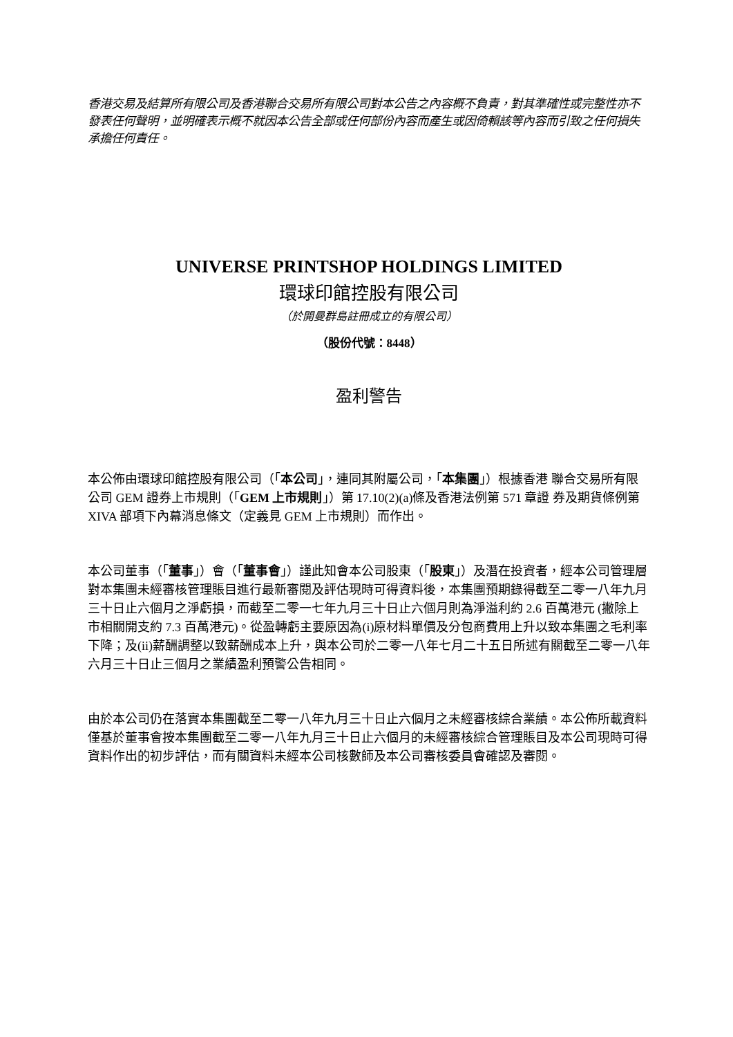香港交易及結算所有限公司及香港聯合交易所有限公司對本公告之內容概不負責，對其準確性或完整性亦不發表任何聲明，並明確表示概不就因本公告全部或任何部份內容而產生或因倚賴該等內容而引致之任何損失承擔任何責任。
UNIVERSE PRINTSHOP HOLDINGS LIMITED
環球印館控股有限公司
（於開曼群島註冊成立的有限公司）
（股份代號：8448）
盈利警告
本公佈由環球印館控股有限公司（「本公司」，連同其附屬公司，「本集團」）根據香港 聯合交易所有限公司 GEM 證券上市規則（「GEM 上市規則」）第 17.10(2)(a)條及香港法例第 571 章證 券及期貨條例第 XIVA 部項下內幕消息條文（定義見 GEM 上市規則）而作出。
本公司董事（「董事」）會（「董事會」）謹此知會本公司股東（「股東」）及潛在投資者，經本公司管理層對本集團未經審核管理賬目進行最新審閱及評估現時可得資料後，本集團預期錄得截至二零一八年九月三十日止六個月之淨虧損，而截至二零一七年九月三十日止六個月則為淨溢利約 2.6 百萬港元 (撇除上市相關開支約 7.3 百萬港元)。從盈轉虧主要原因為(i)原材料單價及分包商費用上升以致本集團之毛利率下降；及(ii)薪酬調整以致薪酬成本上升，與本公司於二零一八年七月二十五日所述有關截至二零一八年六月三十日止三個月之業績盈利預警公告相同。
由於本公司仍在落實本集團截至二零一八年九月三十日止六個月之未經審核綜合業績。本公佈所載資料僅基於董事會按本集團截至二零一八年九月三十日止六個月的未經審核綜合管理賬目及本公司現時可得資料作出的初步評估，而有關資料未經本公司核數師及本公司審核委員會確認及審閱。